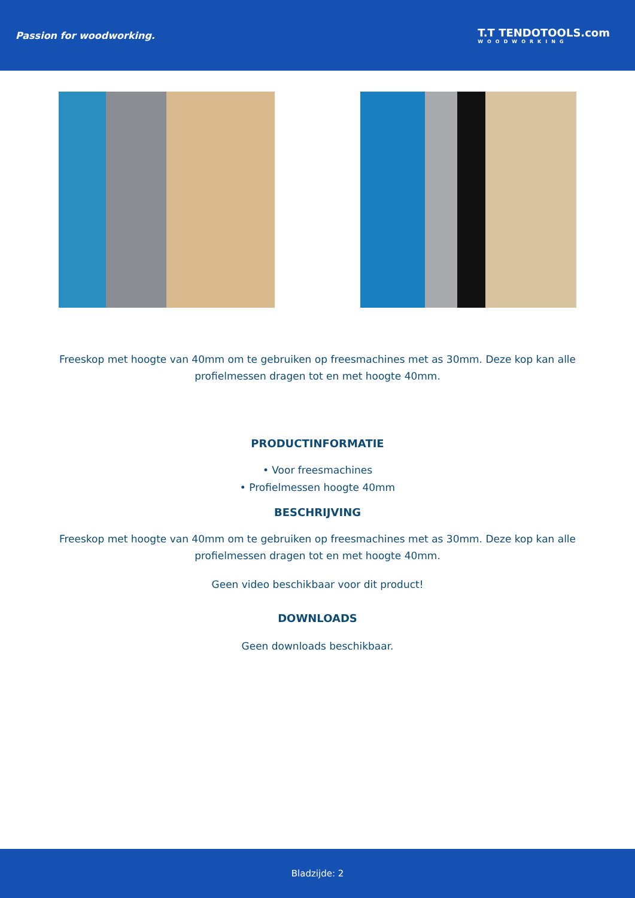Passion for woodworking. T.T TENDOTOOLS.com
WOODWORKING
Freeskop met hoogte van 40mm om te gebruiken op freesmachines met as 30mm. Deze kop kan alle profielmessen dragen tot en met hoogte 40mm.
PRODUCTINFORMATIE
• Voor freesmachines
• Profielmessen hoogte 40mm
BESCHRIJVING
Freeskop met hoogte van 40mm om te gebruiken op freesmachines met as 30mm. Deze kop kan alle profielmessen dragen tot en met hoogte 40mm.
Geen video beschikbaar voor dit product!
DOWNLOADS
Geen downloads beschikbaar.
Bladzijde: 2